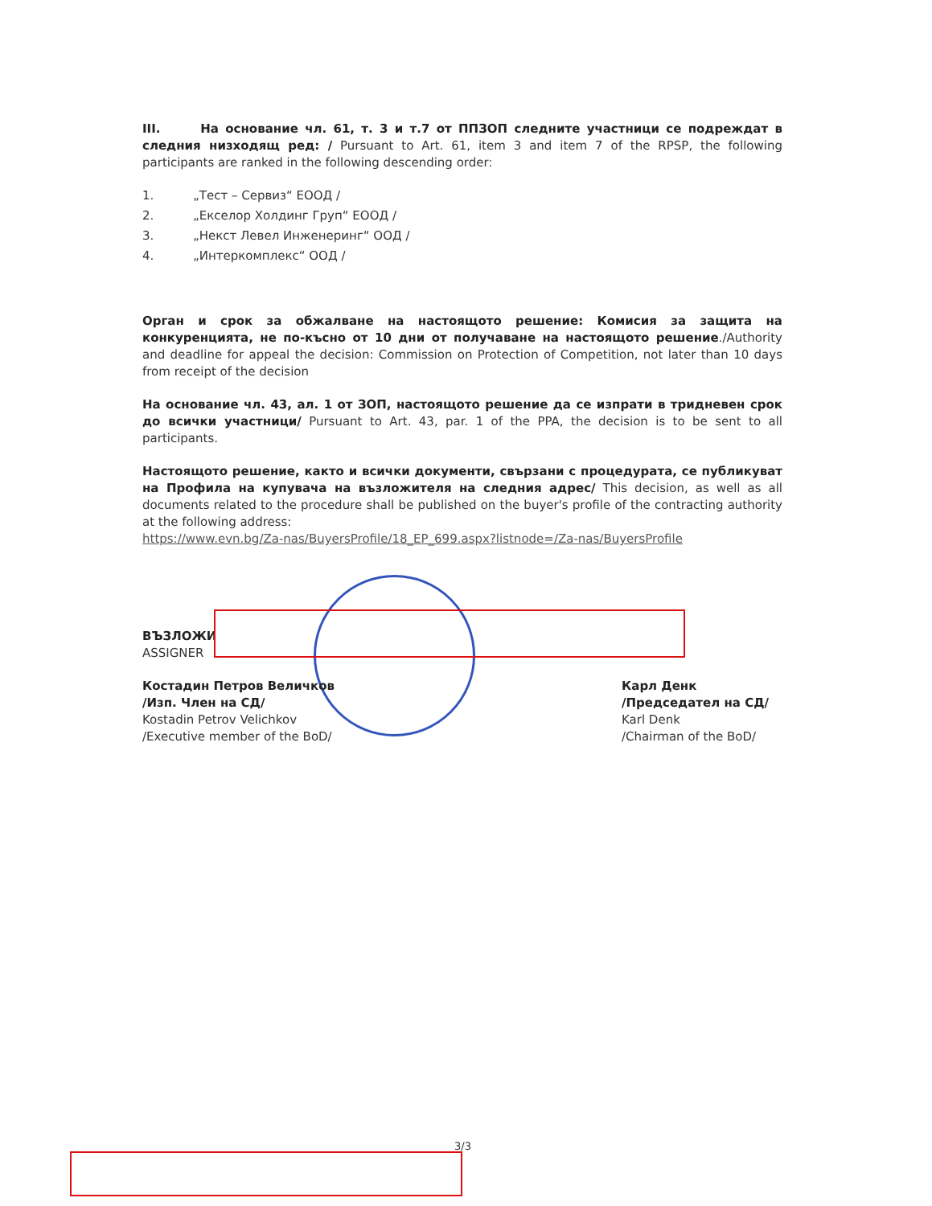III. На основание чл. 61, т. 3 и т.7 от ППЗОП следните участници се подреждат в следния низходящ ред: / Pursuant to Art. 61, item 3 and item 7 of the RPSP, the following participants are ranked in the following descending order:
1. „Тест – Сервиз“ ЕООД /
2. „Екселор Холдинг Груп“ ЕООД /
3. „Некст Левел Инженеринг“ ООД /
4. „Интеркомплекс“ ООД /
Орган и срок за обжалване на настоящото решение: Комисия за защита на конкуренцията, не по-късно от 10 дни от получаване на настоящото решение./Authority and deadline for appeal the decision: Commission on Protection of Competition, not later than 10 days from receipt of the decision
На основание чл. 43, ал. 1 от ЗОП, настоящото решение да се изпрати в тридневен срок до всички участници/ Pursuant to Art. 43, par. 1 of the PPA, the decision is to be sent to all participants.
Настоящото решение, както и всички документи, свързани с процедурата, се публикуват на Профила на купувача на възложителя на следния адрес/ This decision, as well as all documents related to the procedure shall be published on the buyer's profile of the contracting authority at the following address:
https://www.evn.bg/Za-nas/BuyersProfile/18_EP_699.aspx?listnode=/Za-nas/BuyersProfile
ВЪЗЛОЖИ
ASSIGNER
Костадин Петров Величков
/Изп. Член на СД/
Kostadin Petrov Velichkov
/Executive member of the BoD/
Карл Денк
/Председател на СД/
Karl Denk
/Chairman of the BoD/
3/3